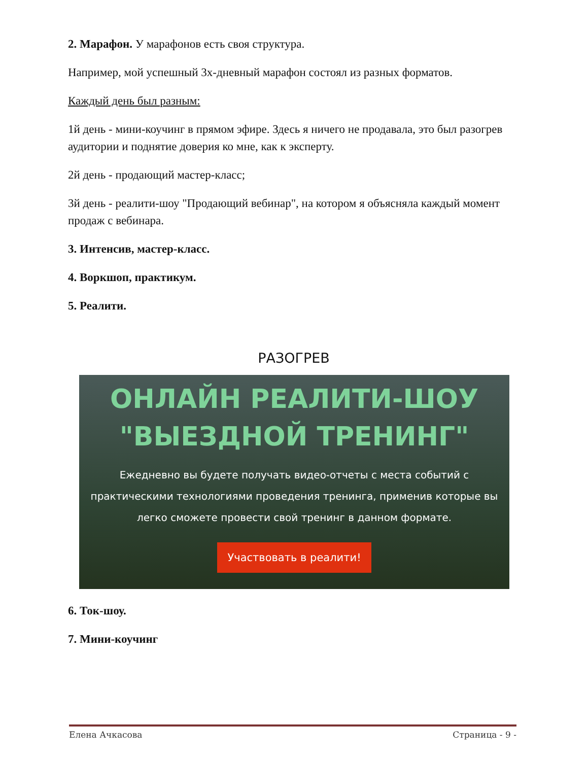2. Марафон. У марафонов есть своя структура.
Например, мой успешный 3х-дневный марафон состоял из разных форматов.
Каждый день был разным:
1й день - мини-коучинг в прямом эфире. Здесь я ничего не продавала, это был разогрев аудитории и поднятие доверия ко мне, как к эксперту.
2й день - продающий мастер-класс;
3й день - реалити-шоу "Продающий вебинар", на котором я объясняла каждый момент продаж с вебинара.
3. Интенсив, мастер-класс.
4. Воркшоп, практикум.
5. Реалити.
РАЗОГРЕВ
ОНЛАЙН РЕАЛИТИ-ШОУ
"ВЫЕЗДНОЙ ТРЕНИНГ"
Ежедневно вы будете получать видео-отчеты с места событий с практическими технологиями проведения тренинга, применив которые вы легко сможете провести свой тренинг в данном формате.
Участвовать в реалити!
6. Ток-шоу.
7. Мини-коучинг
Елена Ачкасова Страница - 9 -